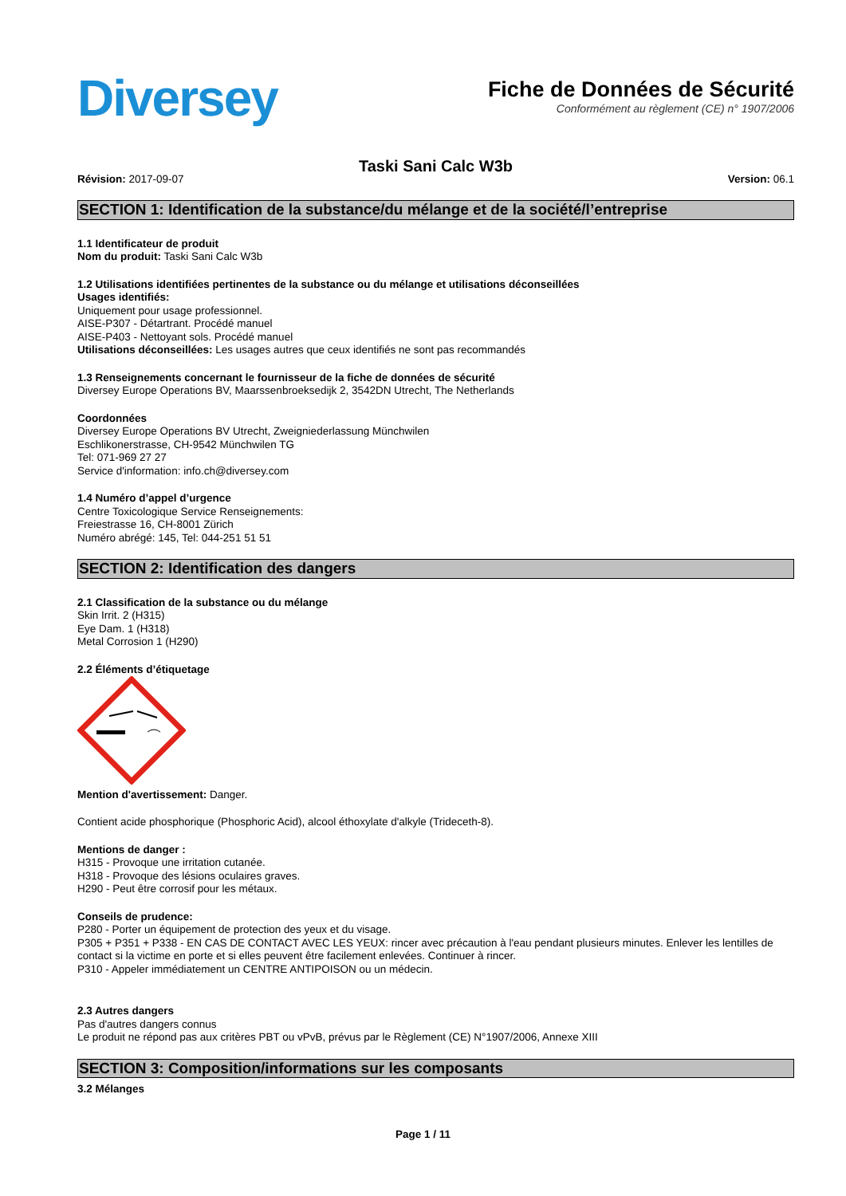Diversey
Fiche de Données de Sécurité
Conformément au règlement (CE) n° 1907/2006
Taski Sani Calc W3b
Révision: 2017-09-07 Version: 06.1
SECTION 1: Identification de la substance/du mélange et de la société/l’entreprise
1.1 Identificateur de produit
Nom du produit: Taski Sani Calc W3b
1.2 Utilisations identifiées pertinentes de la substance ou du mélange et utilisations déconseillées
Usages identifiés:
Uniquement pour usage professionnel.
AISE-P307 - Détartrant. Procédé manuel
AISE-P403 - Nettoyant sols. Procédé manuel
Utilisations déconseillées: Les usages autres que ceux identifiés ne sont pas recommandés
1.3 Renseignements concernant le fournisseur de la fiche de données de sécurité
Diversey Europe Operations BV, Maarssenbroeksedijk 2, 3542DN Utrecht, The Netherlands
Coordonnées
Diversey Europe Operations BV Utrecht, Zweigniederlassung Münchwilen
Eschlikonerstrasse, CH-9542 Münchwilen TG
Tel: 071-969 27 27
Service d'information: info.ch@diversey.com
1.4 Numéro d’appel d’urgence
Centre Toxicologique Service Renseignements:
Freiestrasse 16, CH-8001 Zürich
Numéro abrégé: 145, Tel: 044-251 51 51
SECTION 2: Identification des dangers
2.1 Classification de la substance ou du mélange
Skin Irrit. 2 (H315)
Eye Dam. 1 (H318)
Metal Corrosion 1 (H290)
2.2 Éléments d’étiquetage
Mention d'avertissement: Danger.
Contient acide phosphorique (Phosphoric Acid), alcool éthoxylate d'alkyle (Trideceth-8).
Mentions de danger :
H315 - Provoque une irritation cutanée.
H318 - Provoque des lésions oculaires graves.
H290 - Peut être corrosif pour les métaux.
Conseils de prudence:
P280 - Porter un équipement de protection des yeux et du visage.
P305 + P351 + P338 - EN CAS DE CONTACT AVEC LES YEUX: rincer avec précaution à l'eau pendant plusieurs minutes. Enlever les lentilles de contact si la victime en porte et si elles peuvent être facilement enlevées. Continuer à rincer.
P310 - Appeler immédiatement un CENTRE ANTIPOISON ou un médecin.
2.3 Autres dangers
Pas d'autres dangers connus
Le produit ne répond pas aux critères PBT ou vPvB, prévus par le Règlement (CE) N°1907/2006, Annexe XIII
SECTION 3: Composition/informations sur les composants
3.2 Mélanges
Page 1 / 11